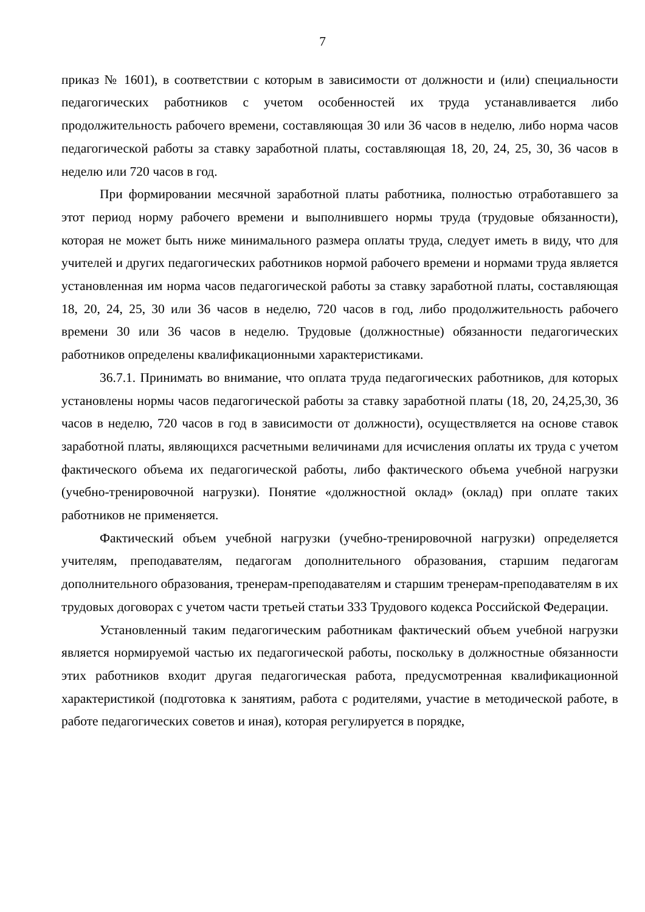7
приказ № 1601), в соответствии с которым в зависимости от должности и (или) специальности педагогических работников с учетом особенностей их труда устанавливается либо продолжительность рабочего времени, составляющая 30 или 36 часов в неделю, либо норма часов педагогической работы за ставку заработной платы, составляющая 18, 20, 24, 25, 30, 36 часов в неделю или 720 часов в год.
При формировании месячной заработной платы работника, полностью отработавшего за этот период норму рабочего времени и выполнившего нормы труда (трудовые обязанности), которая не может быть ниже минимального размера оплаты труда, следует иметь в виду, что для учителей и других педагогических работников нормой рабочего времени и нормами труда является установленная им норма часов педагогической работы за ставку заработной платы, составляющая 18, 20, 24, 25, 30 или 36 часов в неделю, 720 часов в год, либо продолжительность рабочего времени 30 или 36 часов в неделю. Трудовые (должностные) обязанности педагогических работников определены квалификационными характеристиками.
36.7.1. Принимать во внимание, что оплата труда педагогических работников, для которых установлены нормы часов педагогической работы за ставку заработной платы (18, 20, 24,25,30, 36 часов в неделю, 720 часов в год в зависимости от должности), осуществляется на основе ставок заработной платы, являющихся расчетными величинами для исчисления оплаты их труда с учетом фактического объема их педагогической работы, либо фактического объема учебной нагрузки (учебно-тренировочной нагрузки). Понятие «должностной оклад» (оклад) при оплате таких работников не применяется.
Фактический объем учебной нагрузки (учебно-тренировочной нагрузки) определяется учителям, преподавателям, педагогам дополнительного образования, старшим педагогам дополнительного образования, тренерам-преподавателям и старшим тренерам-преподавателям в их трудовых договорах с учетом части третьей статьи 333 Трудового кодекса Российской Федерации.
Установленный таким педагогическим работникам фактический объем учебной нагрузки является нормируемой частью их педагогической работы, поскольку в должностные обязанности этих работников входит другая педагогическая работа, предусмотренная квалификационной характеристикой (подготовка к занятиям, работа с родителями, участие в методической работе, в работе педагогических советов и иная), которая регулируется в порядке,